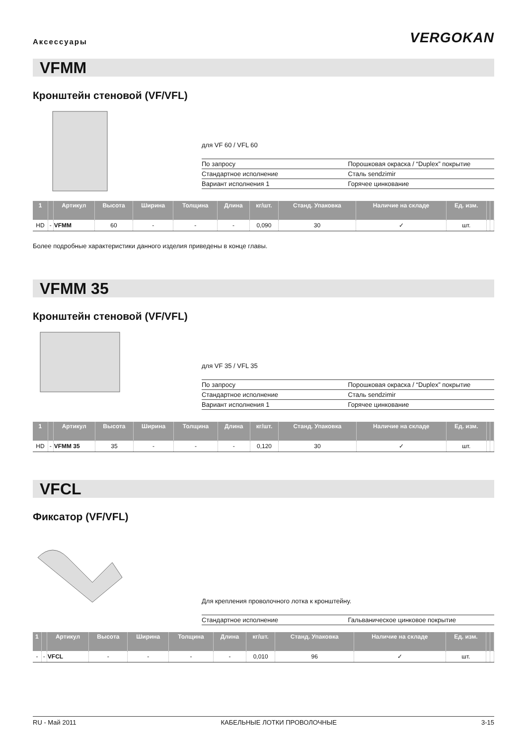Аксессуары
VERGOKAN
VFMM
Кронштейн стеновой (VF/VFL)
для VF 60 / VFL 60
| По запросу | Порошковая окраска / “Duplex” покрытие |
| Стандартное исполнение | Сталь sendzimir |
| Вариант исполнения 1 | Горячее цинкование |
| 1 | | Артикул | Высота | Ширина | Толщина | Длина | кг/шт. | Станд. Упаковка | Наличие на складе | Ед. изм. | | |
| --- | --- | --- | --- | --- | --- | --- | --- | --- | --- | --- | --- | --- |
| HD | - | VFMM | 60 | - | - | - | 0,090 | 30 | ✓ | шт. | | |
Более подробные характеристики данного изделия приведены в конце главы.
VFMM 35
Кронштейн стеновой (VF/VFL)
для VF 35 / VFL 35
| По запросу | Порошковая окраска / “Duplex” покрытие |
| Стандартное исполнение | Сталь sendzimir |
| Вариант исполнения 1 | Горячее цинкование |
| 1 | | Артикул | Высота | Ширина | Толщина | Длина | кг/шт. | Станд. Упаковка | Наличие на складе | Ед. изм. | | |
| --- | --- | --- | --- | --- | --- | --- | --- | --- | --- | --- | --- | --- |
| HD | - | VFMM 35 | 35 | - | - | - | 0,120 | 30 | ✓ | шт. | | |
VFCL
Фиксатор (VF/VFL)
Для крепления проволочного лотка к кронштейну.
| Стандартное исполнение | Гальваническое цинковое покрытие |
| 1 | | Артикул | Высота | Ширина | Толщина | Длина | кг/шт. | Станд. Упаковка | Наличие на складе | Ед. изм. | | |
| --- | --- | --- | --- | --- | --- | --- | --- | --- | --- | --- | --- | --- |
| - | - | VFCL | - | - | - | - | 0,010 | 96 | ✓ | шт. | | |
RU - Май 2011 КАБЕЛЬНЫЕ ЛОТКИ ПРОВОЛОЧНЫЕ 3-15